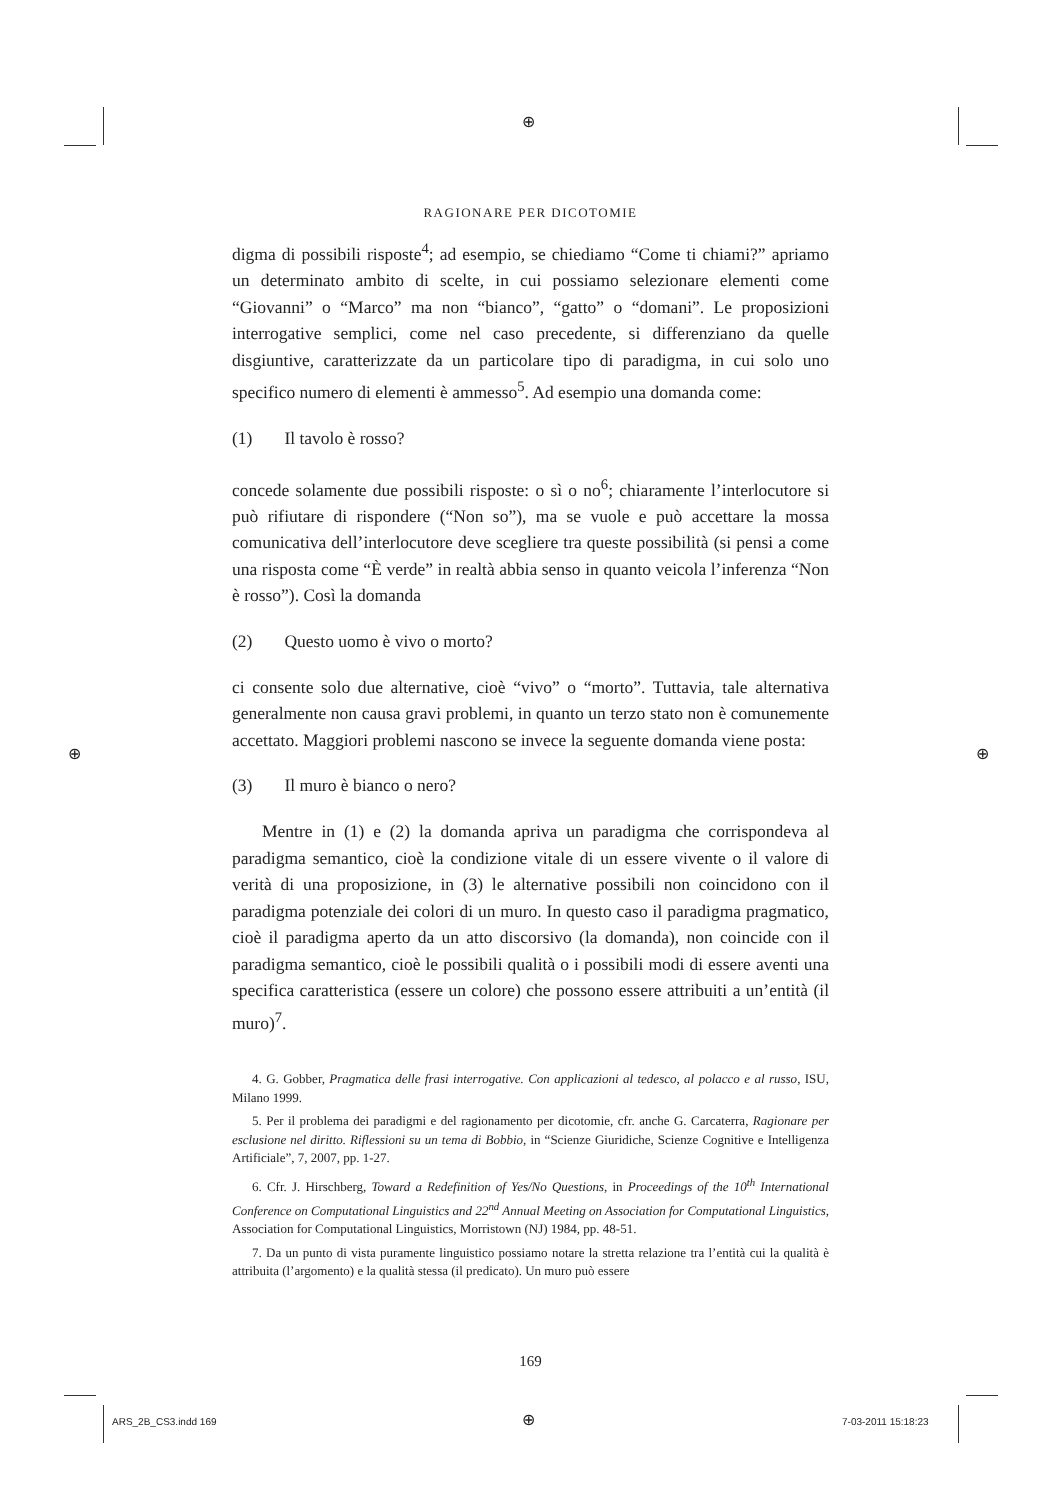⊕
⊕ ⊕
⊕
RAGIONARE PER DICOTOMIE
digma di possibili risposte<sup>4</sup>; ad esempio, se chiediamo “Come ti chiami?” apriamo un determinato ambito di scelte, in cui possiamo selezionare elementi come “Giovanni” o “Marco” ma non “bianco”, “gatto” o “domani”. Le proposizioni interrogative semplici, come nel caso precedente, si differenziano da quelle disgiuntive, caratterizzate da un particolare tipo di paradigma, in cui solo uno specifico numero di elementi è ammesso<sup>5</sup>. Ad esempio una domanda come:
(1) Il tavolo è rosso?
concede solamente due possibili risposte: o sì o no<sup>6</sup>; chiaramente l’interlocutore si può rifiutare di rispondere (“Non so”), ma se vuole e può accettare la mossa comunicativa dell’interlocutore deve scegliere tra queste possibilità (si pensi a come una risposta come “È verde” in realtà abbia senso in quanto veicola l’inferenza “Non è rosso”). Così la domanda
(2) Questo uomo è vivo o morto?
ci consente solo due alternative, cioè “vivo” o “morto”. Tuttavia, tale alternativa generalmente non causa gravi problemi, in quanto un terzo stato non è comunemente accettato. Maggiori problemi nascono se invece la seguente domanda viene posta:
(3) Il muro è bianco o nero?
Mentre in (1) e (2) la domanda apriva un paradigma che corrispondeva al paradigma semantico, cioè la condizione vitale di un essere vivente o il valore di verità di una proposizione, in (3) le alternative possibili non coincidono con il paradigma potenziale dei colori di un muro. In questo caso il paradigma pragmatico, cioè il paradigma aperto da un atto discorsivo (la domanda), non coincide con il paradigma semantico, cioè le possibili qualità o i possibili modi di essere aventi una specifica caratteristica (essere un colore) che possono essere attribuiti a un’entità (il muro)<sup>7</sup>.
4. G. Gobber, Pragmatica delle frasi interrogative. Con applicazioni al tedesco, al polacco e al russo, ISU, Milano 1999.
5. Per il problema dei paradigmi e del ragionamento per dicotomie, cfr. anche G. Carcaterra, Ragionare per esclusione nel diritto. Riflessioni su un tema di Bobbio, in “Scienze Giuridiche, Scienze Cognitive e Intelligenza Artificiale”, 7, 2007, pp. 1-27.
6. Cfr. J. Hirschberg, Toward a Redefinition of Yes/No Questions, in Proceedings of the 10<sup>th</sup> International Conference on Computational Linguistics and 22<sup>nd</sup> Annual Meeting on Association for Computational Linguistics, Association for Computational Linguistics, Morristown (NJ) 1984, pp. 48-51.
7. Da un punto di vista puramente linguistico possiamo notare la stretta relazione tra l’entità cui la qualità è attribuita (l’argomento) e la qualità stessa (il predicato). Un muro può essere
169
ARS_2B_CS3.indd 169 7-03-2011 15:18:23